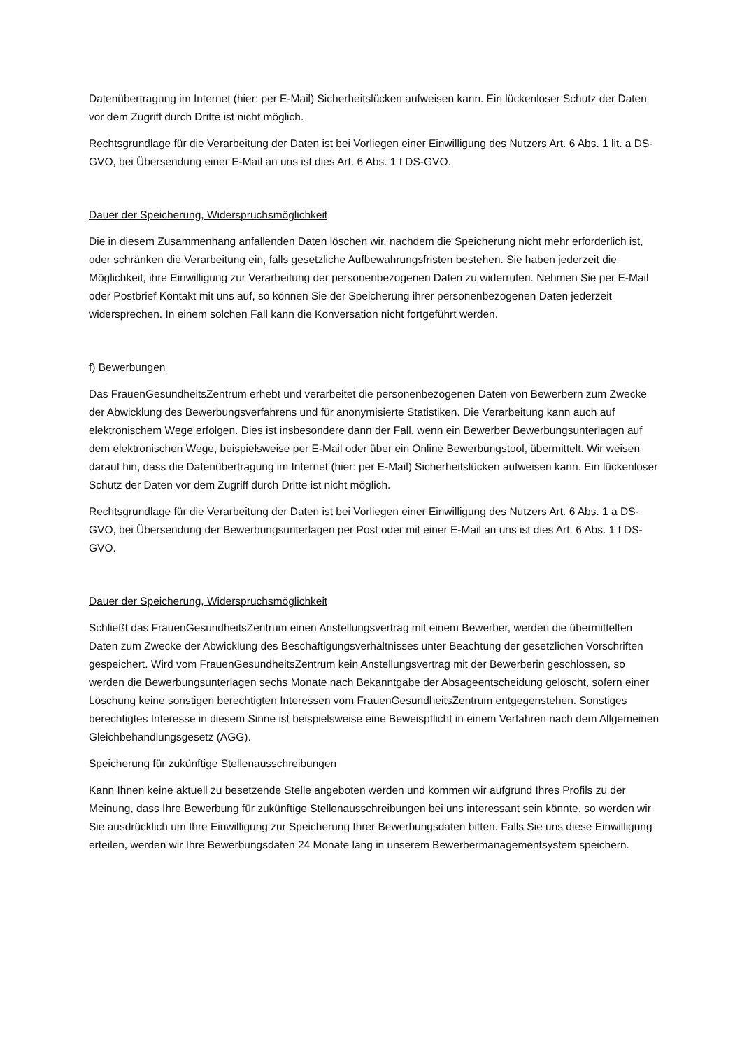Datenübertragung im Internet (hier: per E-Mail) Sicherheitslücken aufweisen kann. Ein lückenloser Schutz der Daten vor dem Zugriff durch Dritte ist nicht möglich.
Rechtsgrundlage für die Verarbeitung der Daten ist bei Vorliegen einer Einwilligung des Nutzers Art. 6 Abs. 1 lit. a DS-GVO, bei Übersendung einer E-Mail an uns ist dies Art. 6 Abs. 1 f DS-GVO.
Dauer der Speicherung, Widerspruchsmöglichkeit
Die in diesem Zusammenhang anfallenden Daten löschen wir, nachdem die Speicherung nicht mehr erforderlich ist, oder schränken die Verarbeitung ein, falls gesetzliche Aufbewahrungsfristen bestehen. Sie haben jederzeit die Möglichkeit, ihre Einwilligung zur Verarbeitung der personenbezogenen Daten zu widerrufen. Nehmen Sie per E-Mail oder Postbrief Kontakt mit uns auf, so können Sie der Speicherung ihrer personenbezogenen Daten jederzeit widersprechen. In einem solchen Fall kann die Konversation nicht fortgeführt werden.
f) Bewerbungen
Das FrauenGesundheitsZentrum erhebt und verarbeitet die personenbezogenen Daten von Bewerbern zum Zwecke der Abwicklung des Bewerbungsverfahrens und für anonymisierte Statistiken. Die Verarbeitung kann auch auf elektronischem Wege erfolgen. Dies ist insbesondere dann der Fall, wenn ein Bewerber Bewerbungsunterlagen auf dem elektronischen Wege, beispielsweise per E-Mail oder über ein Online Bewerbungstool, übermittelt. Wir weisen darauf hin, dass die Datenübertragung im Internet (hier: per E-Mail) Sicherheitslücken aufweisen kann. Ein lückenloser Schutz der Daten vor dem Zugriff durch Dritte ist nicht möglich.
Rechtsgrundlage für die Verarbeitung der Daten ist bei Vorliegen einer Einwilligung des Nutzers Art. 6 Abs. 1 a DS-GVO, bei Übersendung der Bewerbungsunterlagen per Post oder mit einer E-Mail an uns ist dies Art. 6 Abs. 1 f DS-GVO.
Dauer der Speicherung, Widerspruchsmöglichkeit
Schließt das FrauenGesundheitsZentrum einen Anstellungsvertrag mit einem Bewerber, werden die übermittelten Daten zum Zwecke der Abwicklung des Beschäftigungsverhältnisses unter Beachtung der gesetzlichen Vorschriften gespeichert. Wird vom FrauenGesundheitsZentrum kein Anstellungsvertrag mit der Bewerberin geschlossen, so werden die Bewerbungsunterlagen sechs Monate nach Bekanntgabe der Absageentscheidung gelöscht, sofern einer Löschung keine sonstigen berechtigten Interessen vom FrauenGesundheitsZentrum entgegenstehen. Sonstiges berechtigtes Interesse in diesem Sinne ist beispielsweise eine Beweispflicht in einem Verfahren nach dem Allgemeinen Gleichbehandlungsgesetz (AGG).
Speicherung für zukünftige Stellenausschreibungen
Kann Ihnen keine aktuell zu besetzende Stelle angeboten werden und kommen wir aufgrund Ihres Profils zu der Meinung, dass Ihre Bewerbung für zukünftige Stellenausschreibungen bei uns interessant sein könnte, so werden wir Sie ausdrücklich um Ihre Einwilligung zur Speicherung Ihrer Bewerbungsdaten bitten. Falls Sie uns diese Einwilligung erteilen, werden wir Ihre Bewerbungsdaten 24 Monate lang in unserem Bewerbermanagementsystem speichern.